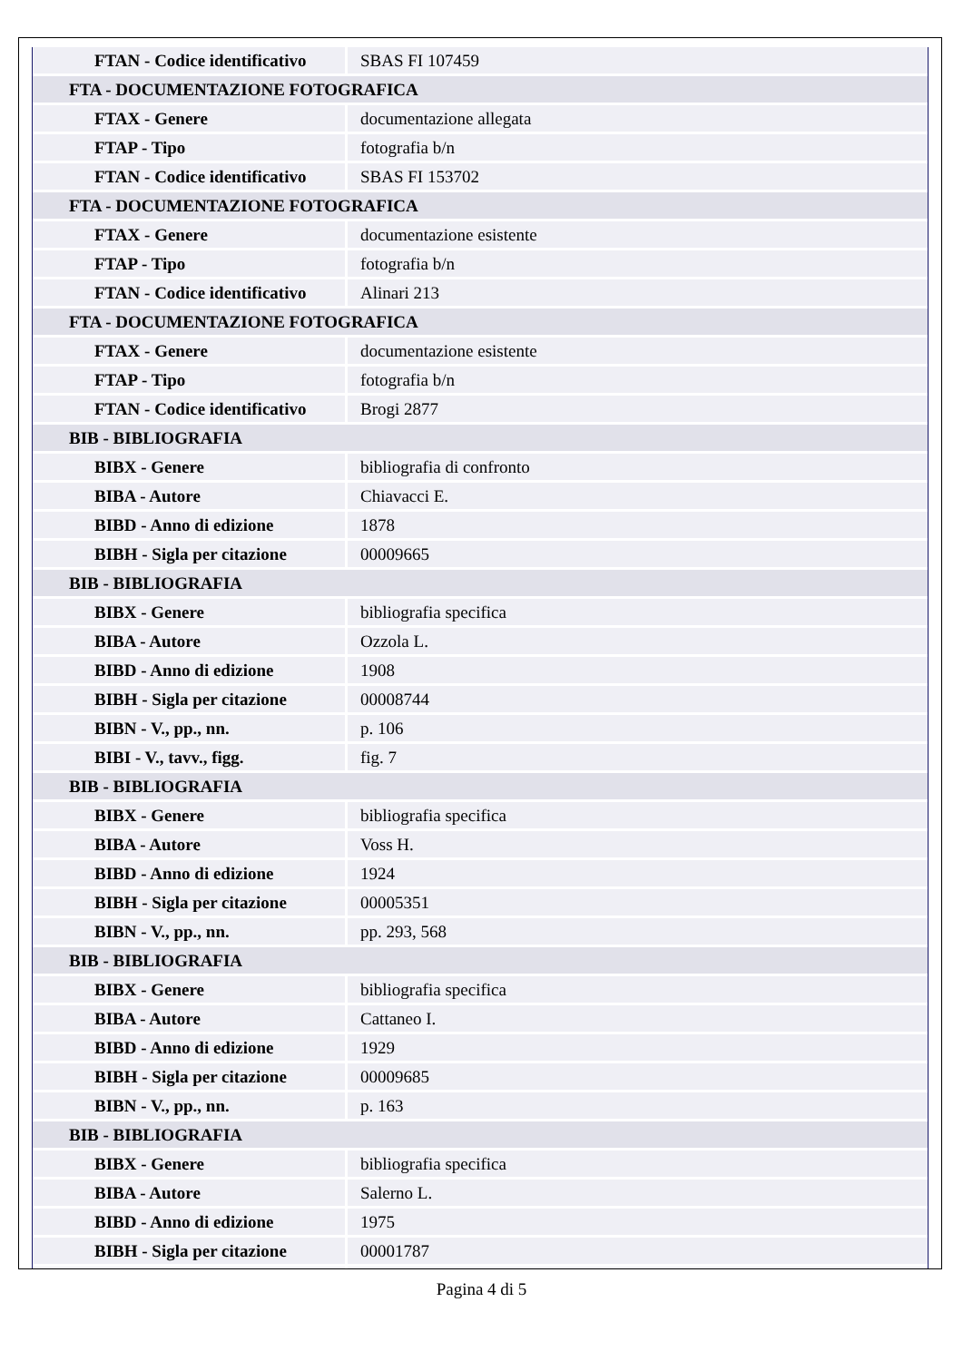| FTAN - Codice identificativo | SBAS FI 107459 |
| FTA - DOCUMENTAZIONE FOTOGRAFICA | |
| FTAX - Genere | documentazione allegata |
| FTAP - Tipo | fotografia b/n |
| FTAN - Codice identificativo | SBAS FI 153702 |
| FTA - DOCUMENTAZIONE FOTOGRAFICA | |
| FTAX - Genere | documentazione esistente |
| FTAP - Tipo | fotografia b/n |
| FTAN - Codice identificativo | Alinari 213 |
| FTA - DOCUMENTAZIONE FOTOGRAFICA | |
| FTAX - Genere | documentazione esistente |
| FTAP - Tipo | fotografia b/n |
| FTAN - Codice identificativo | Brogi 2877 |
| BIB - BIBLIOGRAFIA | |
| BIBX - Genere | bibliografia di confronto |
| BIBA - Autore | Chiavacci E. |
| BIBD - Anno di edizione | 1878 |
| BIBH - Sigla per citazione | 00009665 |
| BIB - BIBLIOGRAFIA | |
| BIBX - Genere | bibliografia specifica |
| BIBA - Autore | Ozzola L. |
| BIBD - Anno di edizione | 1908 |
| BIBH - Sigla per citazione | 00008744 |
| BIBN - V., pp., nn. | p. 106 |
| BIBI - V., tavv., figg. | fig. 7 |
| BIB - BIBLIOGRAFIA | |
| BIBX - Genere | bibliografia specifica |
| BIBA - Autore | Voss H. |
| BIBD - Anno di edizione | 1924 |
| BIBH - Sigla per citazione | 00005351 |
| BIBN - V., pp., nn. | pp. 293, 568 |
| BIB - BIBLIOGRAFIA | |
| BIBX - Genere | bibliografia specifica |
| BIBA - Autore | Cattaneo I. |
| BIBD - Anno di edizione | 1929 |
| BIBH - Sigla per citazione | 00009685 |
| BIBN - V., pp., nn. | p. 163 |
| BIB - BIBLIOGRAFIA | |
| BIBX - Genere | bibliografia specifica |
| BIBA - Autore | Salerno L. |
| BIBD - Anno di edizione | 1975 |
| BIBH - Sigla per citazione | 00001787 |
Pagina 4 di 5